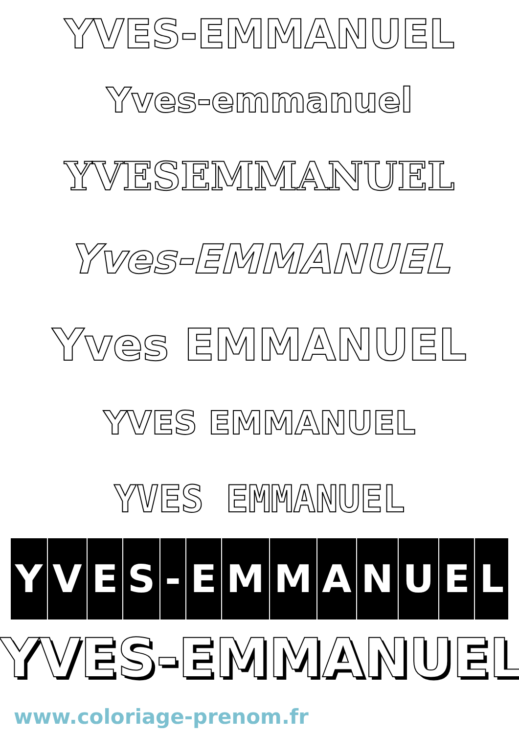YVES-EMMANUEL
Yves-emmanuel
YVESEMMANUEL
Yves-EMMANUEL
Yves EMMANUEL
YVES EMMANUEL
YVES EMMANUEL
YVES - EMMANUEL
YVES-EMMANUEL
www.coloriage-prenom.fr